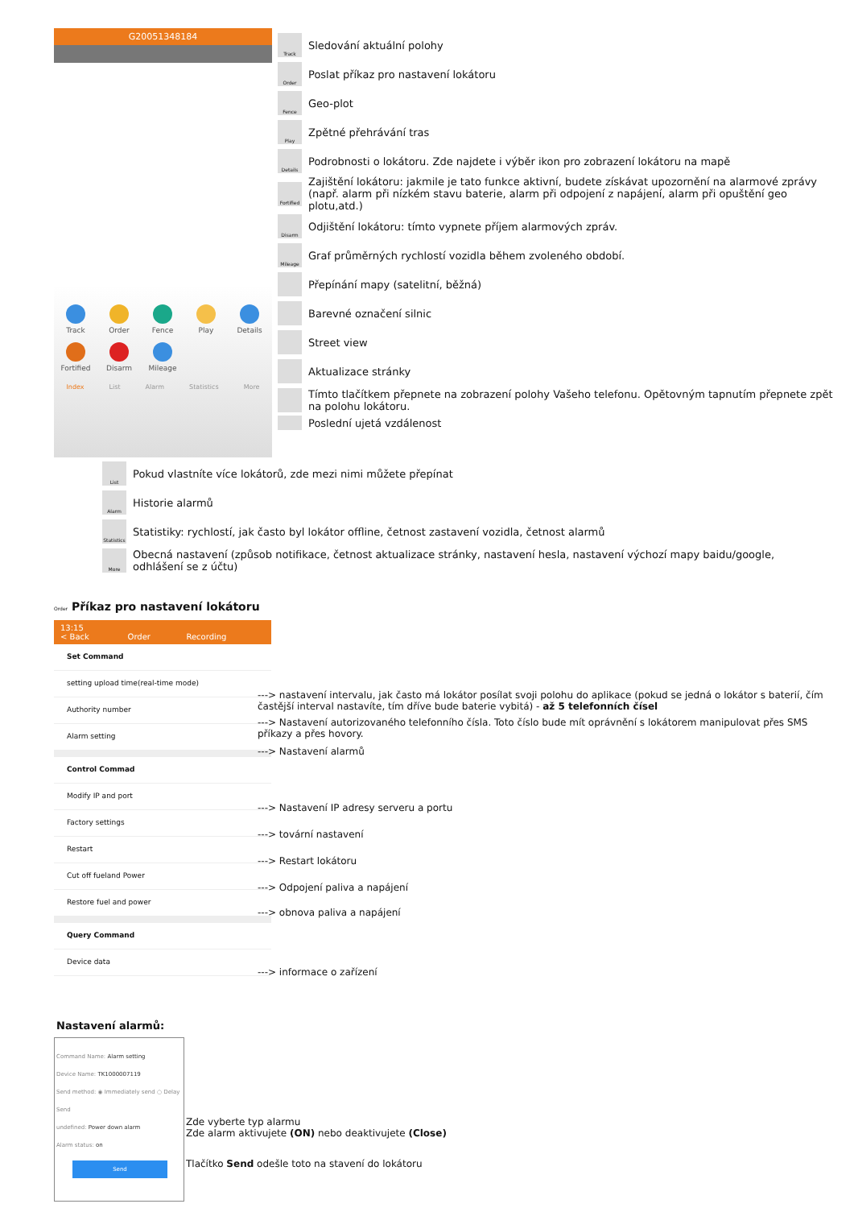G20051348184
Track
Order
Fence
Play
Details
Fortified
Disarm
Mileage
Index List Alarm Statistics More
Track
Sledování aktuální polohy
Order
Poslat příkaz pro nastavení lokátoru
Fence
Geo-plot
Play
Zpětné přehrávání tras
Details
Podrobnosti o lokátoru. Zde najdete i výběr ikon pro zobrazení lokátoru na mapě
Fortified
Zajištění lokátoru: jakmile je tato funkce aktivní, budete získávat upozornění na alarmové zprávy (např. alarm při nízkém stavu baterie, alarm při odpojení z napájení, alarm při opuštění geo plotu,atd.)
Disarm
Odjištění lokátoru: tímto vypnete příjem alarmových zpráv.
Mileage
Graf průměrných rychlostí vozidla během zvoleného období.
Přepínání mapy (satelitní, běžná)
Barevné označení silnic
Street view
Aktualizace stránky
Tímto tlačítkem přepnete na zobrazení polohy Vašeho telefonu. Opětovným tapnutím přepnete zpět na polohu lokátoru.
Poslední ujetá vzdálenost
List
Pokud vlastníte více lokátorů, zde mezi nimi můžete přepínat
Alarm
Historie alarmů
Statistics
Statistiky: rychlostí, jak často byl lokátor offline, četnost zastavení vozidla, četnost alarmů
More
Obecná nastavení (způsob notifikace, četnost aktualizace stránky, nastavení hesla, nastavení výchozí mapy baidu/google, odhlášení se z účtu)
Order Příkaz pro nastavení lokátoru
13:15
< Back Order Recording
Set Command
setting upload time(real-time mode)
Authority number
Alarm setting
Control Commad
Modify IP and port
Factory settings
Restart
Cut off fueland Power
Restore fuel and power
Query Command
Device data
---> nastavení intervalu, jak často má lokátor posílat svoji polohu do aplikace (pokud se jedná o lokátor s baterií, čím častější interval nastavíte, tím dříve bude baterie vybitá) - až 5 telefonních čísel
---> Nastavení autorizovaného telefonního čísla. Toto číslo bude mít oprávnění s lokátorem manipulovat přes SMS příkazy a přes hovory.
---> Nastavení alarmů
---> Nastavení IP adresy serveru a portu
---> tovární nastavení
---> Restart lokátoru
---> Odpojení paliva a napájení
---> obnova paliva a napájení
---> informace o zařízení
Nastavení alarmů:
Command Name: Alarm setting
Device Name: TK1000007119
Send method: ◉ Immediately send ○ Delay Send
undefined: Power down alarm
Alarm status: on
Send
Zde vyberte typ alarmu
Zde alarm aktivujete (ON) nebo deaktivujete (Close)
Tlačítko Send odešle toto na stavení do lokátoru